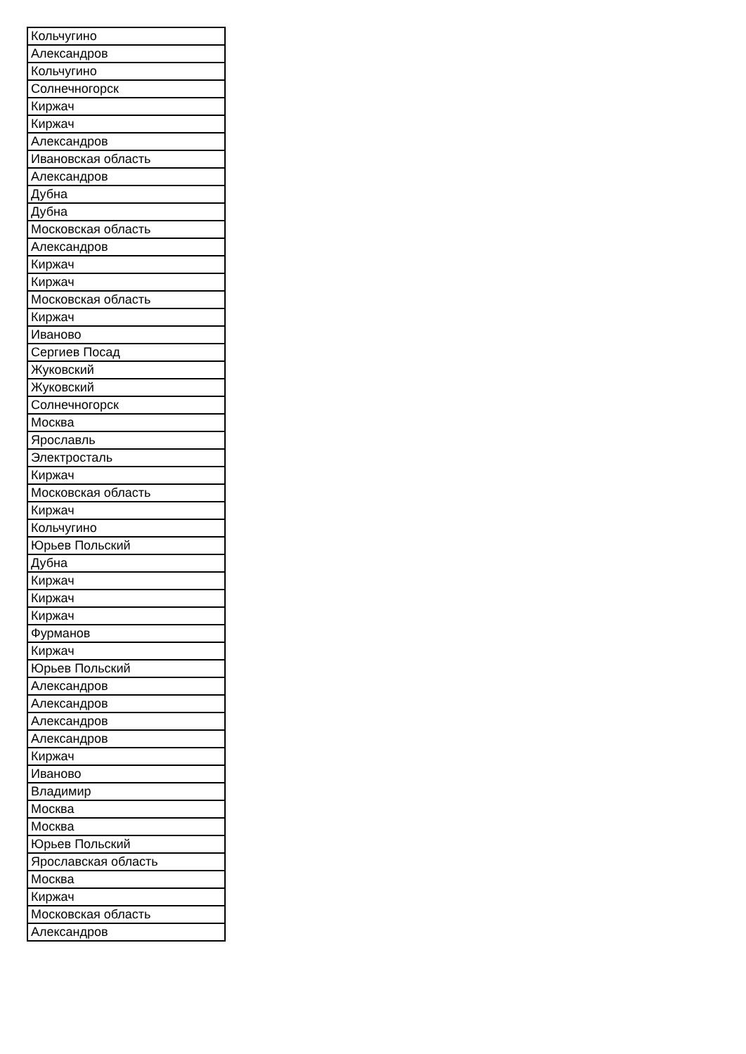| Кольчугино |
| Александров |
| Кольчугино |
| Солнечногорск |
| Киржач |
| Киржач |
| Александров |
| Ивановская область |
| Александров |
| Дубна |
| Дубна |
| Московская область |
| Александров |
| Киржач |
| Киржач |
| Московская область |
| Киржач |
| Иваново |
| Сергиев Посад |
| Жуковский |
| Жуковский |
| Солнечногорск |
| Москва |
| Ярославль |
| Электросталь |
| Киржач |
| Московская область |
| Киржач |
| Кольчугино |
| Юрьев Польский |
| Дубна |
| Киржач |
| Киржач |
| Киржач |
| Фурманов |
| Киржач |
| Юрьев Польский |
| Александров |
| Александров |
| Александров |
| Александров |
| Киржач |
| Иваново |
| Владимир |
| Москва |
| Москва |
| Юрьев Польский |
| Ярославская область |
| Москва |
| Киржач |
| Московская область |
| Александров |